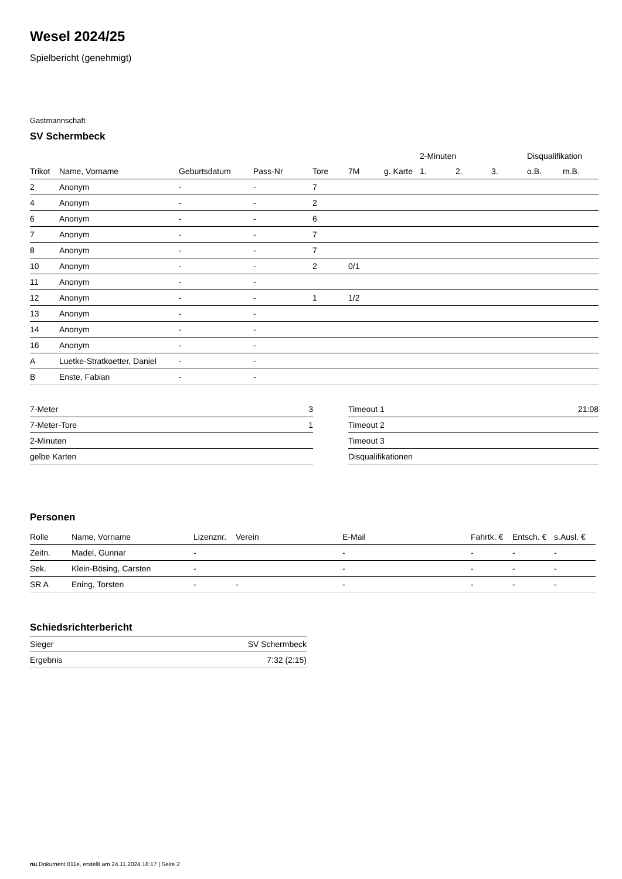Wesel 2024/25
Spielbericht (genehmigt)
Gastmannschaft
SV Schermbeck
| | | | | | | | 2-Minuten | | | Disqualifikation | |
| --- | --- | --- | --- | --- | --- | --- | --- | --- | --- | --- | --- |
| Trikot | Name, Vorname | Geburtsdatum | Pass-Nr | Tore | 7M | g. Karte | 1. | 2. | 3. | o.B. | m.B. |
| 2 | Anonym | - | - | 7 | | | | | | | |
| 4 | Anonym | - | - | 2 | | | | | | | |
| 6 | Anonym | - | - | 6 | | | | | | | |
| 7 | Anonym | - | - | 7 | | | | | | | |
| 8 | Anonym | - | - | 7 | | | | | | | |
| 10 | Anonym | - | - | 2 | 0/1 | | | | | | |
| 11 | Anonym | - | - | | | | | | | | |
| 12 | Anonym | - | - | 1 | 1/2 | | | | | | |
| 13 | Anonym | - | - | | | | | | | | |
| 14 | Anonym | - | - | | | | | | | | |
| 16 | Anonym | - | - | | | | | | | | |
| A | Luetke-Stratkoetter, Daniel | - | - | | | | | | | | |
| B | Enste, Fabian | - | - | | | | | | | | |
| 7-Meter | 3 |
| 7-Meter-Tore | 1 |
| 2-Minuten | |
| gelbe Karten | |
| Timeout 1 | 21:08 |
| Timeout 2 | |
| Timeout 3 | |
| Disqualifikationen | |
Personen
| Rolle | Name, Vorname | Lizenznr. | Verein | E-Mail | Fahrtk. € | Entsch. € | s.Ausl. € |
| --- | --- | --- | --- | --- | --- | --- | --- |
| Zeitn. | Madel, Gunnar | - | | - | - | - | - |
| Sek. | Klein-Bösing, Carsten | - | | - | - | - | - |
| SR A | Ening, Torsten | - | - | - | - | - | - |
Schiedsrichterbericht
| Sieger | SV Schermbeck |
| Ergebnis | 7:32 (2:15) |
nu.Dokument 011e, erstellt am 24.11.2024 16:17 | Seite 2